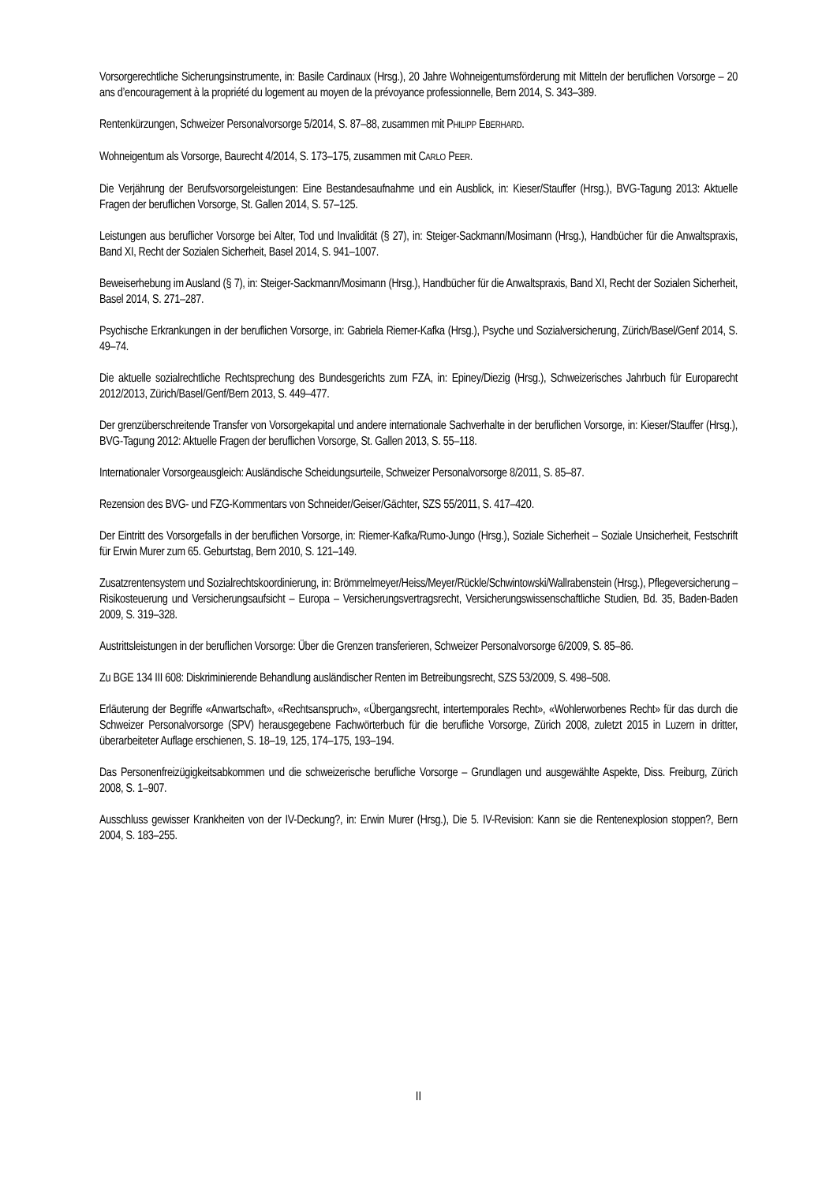Vorsorgerechtliche Sicherungsinstrumente, in: Basile Cardinaux (Hrsg.), 20 Jahre Wohneigentumsförderung mit Mitteln der beruflichen Vorsorge – 20 ans d’encouragement à la propriété du logement au moyen de la prévoyance professionnelle, Bern 2014, S. 343–389.
Rentenkürzungen, Schweizer Personalvorsorge 5/2014, S. 87–88, zusammen mit PHILIPP EBERHARD.
Wohneigentum als Vorsorge, Baurecht 4/2014, S. 173–175, zusammen mit CARLO PEER.
Die Verjährung der Berufsvorsorgeleistungen: Eine Bestandesaufnahme und ein Ausblick, in: Kieser/Stauffer (Hrsg.), BVG-Tagung 2013: Aktuelle Fragen der beruflichen Vorsorge, St. Gallen 2014, S. 57–125.
Leistungen aus beruflicher Vorsorge bei Alter, Tod und Invalidität (§ 27), in: Steiger-Sackmann/Mosimann (Hrsg.), Handbücher für die Anwaltspraxis, Band XI, Recht der Sozialen Sicherheit, Basel 2014, S. 941–1007.
Beweiserhebung im Ausland (§ 7), in: Steiger-Sackmann/Mosimann (Hrsg.), Handbücher für die Anwaltspraxis, Band XI, Recht der Sozialen Sicherheit, Basel 2014, S. 271–287.
Psychische Erkrankungen in der beruflichen Vorsorge, in: Gabriela Riemer-Kafka (Hrsg.), Psyche und Sozialversicherung, Zürich/Basel/Genf 2014, S. 49–74.
Die aktuelle sozialrechtliche Rechtsprechung des Bundesgerichts zum FZA, in: Epiney/Diezig (Hrsg.), Schweizerisches Jahrbuch für Europarecht 2012/2013, Zürich/Basel/Genf/Bern 2013, S. 449–477.
Der grenzüberschreitende Transfer von Vorsorgekapital und andere internationale Sachverhalte in der beruflichen Vorsorge, in: Kieser/Stauffer (Hrsg.), BVG-Tagung 2012: Aktuelle Fragen der beruflichen Vorsorge, St. Gallen 2013, S. 55–118.
Internationaler Vorsorgeausgleich: Ausländische Scheidungsurteile, Schweizer Personalvorsorge 8/2011, S. 85–87.
Rezension des BVG- und FZG-Kommentars von Schneider/Geiser/Gächter, SZS 55/2011, S. 417–420.
Der Eintritt des Vorsorgefalls in der beruflichen Vorsorge, in: Riemer-Kafka/Rumo-Jungo (Hrsg.), Soziale Sicherheit – Soziale Unsicherheit, Festschrift für Erwin Murer zum 65. Geburtstag, Bern 2010, S. 121–149.
Zusatzrentensystem und Sozialrechtskoordinierung, in: Brömmelmeyer/Heiss/Meyer/Rückle/Schwintowski/Wallrabenstein (Hrsg.), Pflegeversicherung – Risikosteuerung und Versicherungsaufsicht – Europa – Versicherungsvertragsrecht, Versicherungswissenschaftliche Studien, Bd. 35, Baden-Baden 2009, S. 319–328.
Austrittsleistungen in der beruflichen Vorsorge: Über die Grenzen transferieren, Schweizer Personalvorsorge 6/2009, S. 85–86.
Zu BGE 134 III 608: Diskriminierende Behandlung ausländischer Renten im Betreibungsrecht, SZS 53/2009, S. 498–508.
Erläuterung der Begriffe «Anwartschaft», «Rechtsanspruch», «Übergangsrecht, intertemporales Recht», «Wohlerworbenes Recht» für das durch die Schweizer Personalvorsorge (SPV) herausgegebene Fachwörterbuch für die berufliche Vorsorge, Zürich 2008, zuletzt 2015 in Luzern in dritter, überarbeiteter Auflage erschienen, S. 18–19, 125, 174–175, 193–194.
Das Personenfreizügigkeitsabkommen und die schweizerische berufliche Vorsorge – Grundlagen und ausgewählte Aspekte, Diss. Freiburg, Zürich 2008, S. 1–907.
Ausschluss gewisser Krankheiten von der IV-Deckung?, in: Erwin Murer (Hrsg.), Die 5. IV-Revision: Kann sie die Rentenexplosion stoppen?, Bern 2004, S. 183–255.
II